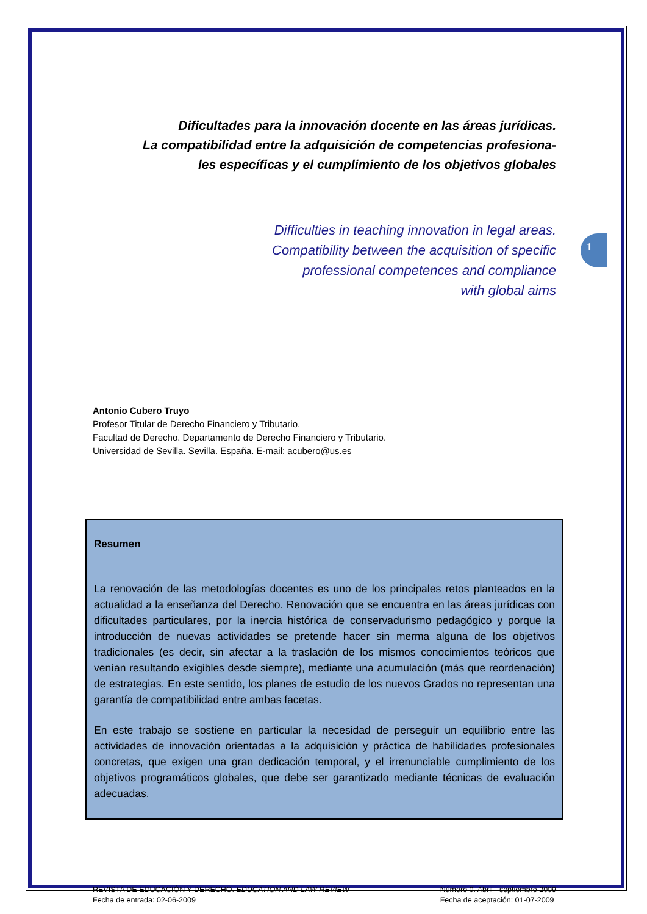1
Dificultades para la innovación docente en las áreas jurídicas.
La compatibilidad entre la adquisición de competencias profesiona-
les específicas y el cumplimiento de los objetivos globales
Difficulties in teaching innovation in legal areas.
Compatibility between the acquisition of specific
professional competences and compliance
with global aims
Antonio Cubero Truyo
Profesor Titular de Derecho Financiero y Tributario.
Facultad de Derecho. Departamento de Derecho Financiero y Tributario.
Universidad de Sevilla. Sevilla. España. E-mail: acubero@us.es
Resumen
La renovación de las metodologías docentes es uno de los principales retos planteados en la actualidad a la enseñanza del Derecho. Renovación que se encuentra en las áreas jurídicas con dificultades particulares, por la inercia histórica de conservadurismo pedagógico y porque la introducción de nuevas actividades se pretende hacer sin merma alguna de los objetivos tradicionales (es decir, sin afectar a la traslación de los mismos conocimientos teóricos que venían resultando exigibles desde siempre), mediante una acumulación (más que reordenación) de estrategias. En este sentido, los planes de estudio de los nuevos Grados no representan una garantía de compatibilidad entre ambas facetas.
En este trabajo se sostiene en particular la necesidad de perseguir un equilibrio entre las actividades de innovación orientadas a la adquisición y práctica de habilidades profesionales concretas, que exigen una gran dedicación temporal, y el irrenunciable cumplimiento de los objetivos programáticos globales, que debe ser garantizado mediante técnicas de evaluación adecuadas.
REVISTA DE EDUCACIÓN Y DERECHO. EDUCATION AND LAW REVIEW
Fecha de entrada: 02-06-2009
Número 0. Abril - septiembre 2009
Fecha de aceptación: 01-07-2009